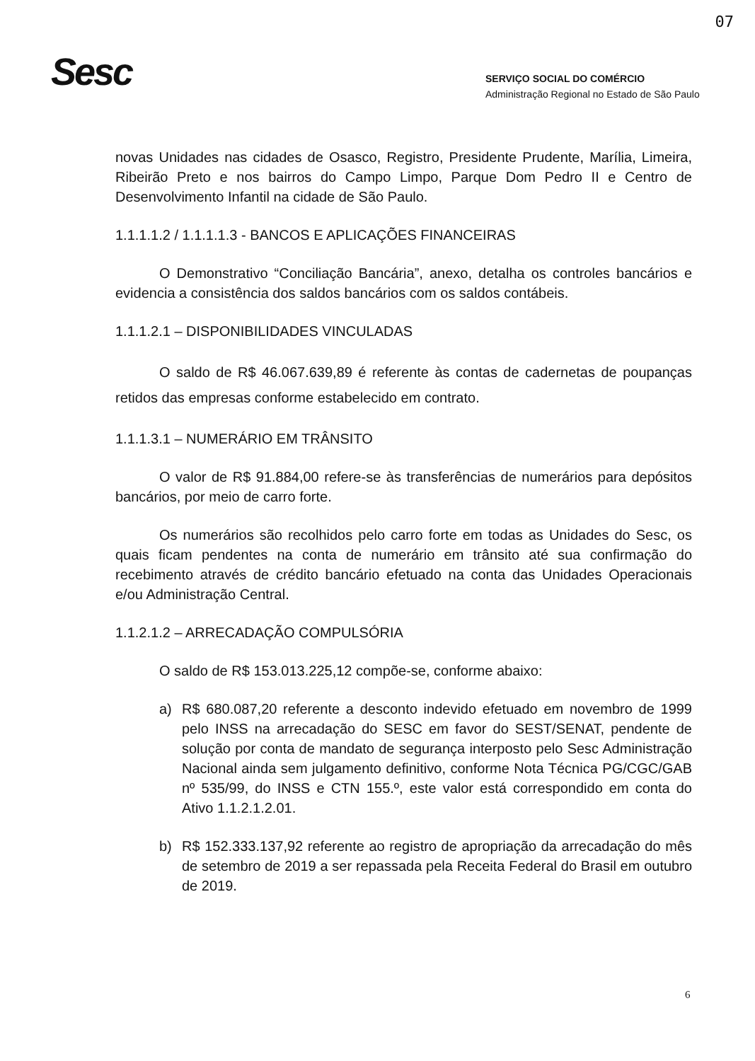07
Sesc
SERVIÇO SOCIAL DO COMÉRCIO
Administração Regional no Estado de São Paulo
novas Unidades nas cidades de Osasco, Registro, Presidente Prudente, Marília, Limeira, Ribeirão Preto e nos bairros do Campo Limpo, Parque Dom Pedro II e Centro de Desenvolvimento Infantil na cidade de São Paulo.
1.1.1.1.2 / 1.1.1.1.3 - BANCOS E APLICAÇÕES FINANCEIRAS
O Demonstrativo “Conciliação Bancária”, anexo, detalha os controles bancários e evidencia a consistência dos saldos bancários com os saldos contábeis.
1.1.1.2.1 – DISPONIBILIDADES VINCULADAS
O saldo de R$ 46.067.639,89 é referente às contas de cadernetas de poupanças retidos das empresas conforme estabelecido em contrato.
1.1.1.3.1 – NUMERÁRIO EM TRÂNSITO
O valor de R$ 91.884,00 refere-se às transferências de numerários para depósitos bancários, por meio de carro forte.
Os numerários são recolhidos pelo carro forte em todas as Unidades do Sesc, os quais ficam pendentes na conta de numerário em trânsito até sua confirmação do recebimento através de crédito bancário efetuado na conta das Unidades Operacionais e/ou Administração Central.
1.1.2.1.2 – ARRECADAÇÃO COMPULSÓRIA
O saldo de R$ 153.013.225,12 compõe-se, conforme abaixo:
a) R$ 680.087,20 referente a desconto indevido efetuado em novembro de 1999 pelo INSS na arrecadação do SESC em favor do SEST/SENAT, pendente de solução por conta de mandato de segurança interposto pelo Sesc Administração Nacional ainda sem julgamento definitivo, conforme Nota Técnica PG/CGC/GAB nº 535/99, do INSS e CTN 155.º, este valor está correspondido em conta do Ativo 1.1.2.1.2.01.
b) R$ 152.333.137,92 referente ao registro de apropriação da arrecadação do mês de setembro de 2019 a ser repassada pela Receita Federal do Brasil em outubro de 2019.
6